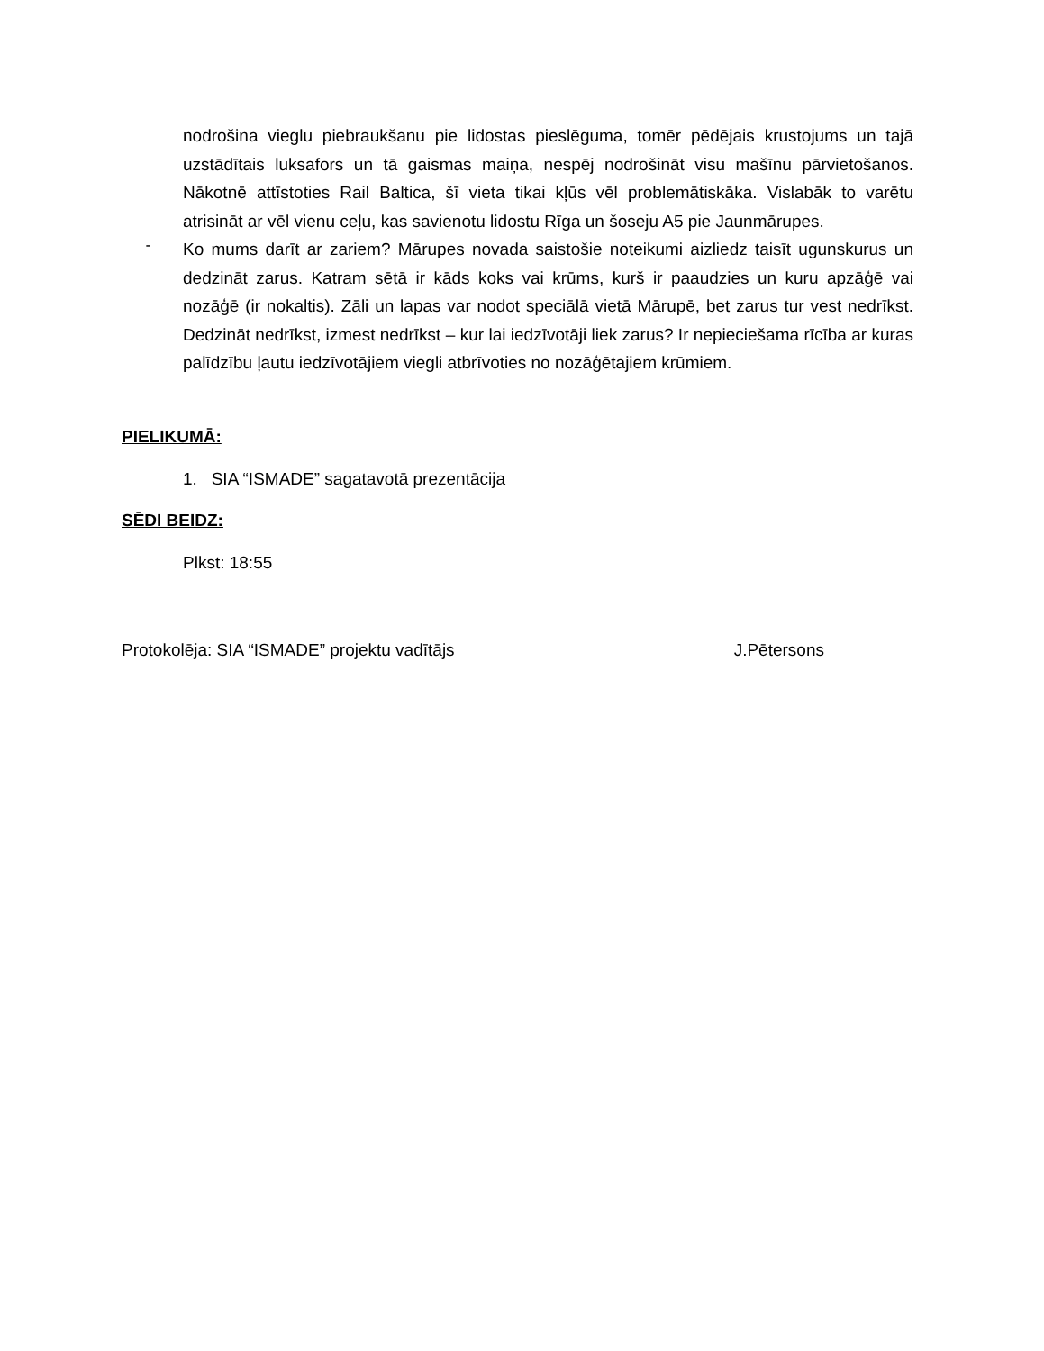nodrošina vieglu piebraukšanu pie lidostas pieslēguma, tomēr pēdējais krustojums un tajā uzstādītais luksafors un tā gaismas maiņa, nespēj nodrošināt visu mašīnu pārvietošanos. Nākotnē attīstoties Rail Baltica, šī vieta tikai kļūs vēl problemātiskāka. Vislabāk to varētu atrisināt ar vēl vienu ceļu, kas savienotu lidostu Rīga un šoseju A5 pie Jaunmārupes.
-
Ko mums darīt ar zariem? Mārupes novada saistošie noteikumi aizliedz taisīt ugunskurus un dedzināt zarus. Katram sētā ir kāds koks vai krūms, kurš ir paaudzies un kuru apzāģē vai nozāģē (ir nokaltis). Zāli un lapas var nodot speciālā vietā Mārupē, bet zarus tur vest nedrīkst. Dedzināt nedrīkst, izmest nedrīkst – kur lai iedzīvotāji liek zarus? Ir nepieciešama rīcība ar kuras palīdzību ļautu iedzīvotājiem viegli atbrīvoties no nozāģētajiem krūmiem.
PIELIKUMĀ:
1. SIA “ISMADE” sagatavotā prezentācija
SĒDI BEIDZ:
Plkst: 18:55
Protokolēja: SIA “ISMADE” projektu vadītājs J.Pētersons